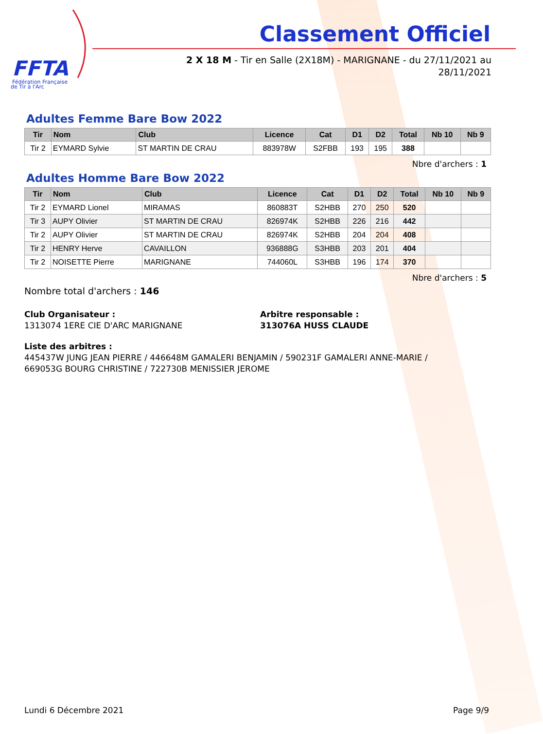FFTA
Fédération Française
de Tir à l'Arc
Classement Officiel
2 X 18 M - Tir en Salle (2X18M) - MARIGNANE - du 27/11/2021 au
28/11/2021
Adultes Femme Bare Bow 2022
| Tir | Nom | Club | Licence | Cat | D1 | D2 | Total | Nb 10 | Nb 9 |
| --- | --- | --- | --- | --- | --- | --- | --- | --- | --- |
| Tir 2 | EYMARD Sylvie | ST MARTIN DE CRAU | 883978W | S2FBB | 193 | 195 | 388 | | |
Nbre d'archers : 1
Adultes Homme Bare Bow 2022
| Tir | Nom | Club | Licence | Cat | D1 | D2 | Total | Nb 10 | Nb 9 |
| --- | --- | --- | --- | --- | --- | --- | --- | --- | --- |
| Tir 2 | EYMARD Lionel | MIRAMAS | 860883T | S2HBB | 270 | 250 | 520 | | |
| Tir 3 | AUPY Olivier | ST MARTIN DE CRAU | 826974K | S2HBB | 226 | 216 | 442 | | |
| Tir 2 | AUPY Olivier | ST MARTIN DE CRAU | 826974K | S2HBB | 204 | 204 | 408 | | |
| Tir 2 | HENRY Herve | CAVAILLON | 936888G | S3HBB | 203 | 201 | 404 | | |
| Tir 2 | NOISETTE Pierre | MARIGNANE | 744060L | S3HBB | 196 | 174 | 370 | | |
Nbre d'archers : 5
Nombre total d'archers : 146
Club Organisateur :
1313074 1ERE CIE D'ARC MARIGNANE
Arbitre responsable :
313076A HUSS CLAUDE
Liste des arbitres :
445437W JUNG JEAN PIERRE / 446648M GAMALERI BENJAMIN / 590231F GAMALERI ANNE-MARIE /
669053G BOURG CHRISTINE / 722730B MENISSIER JEROME
Lundi 6 Décembre 2021 Page 9/9